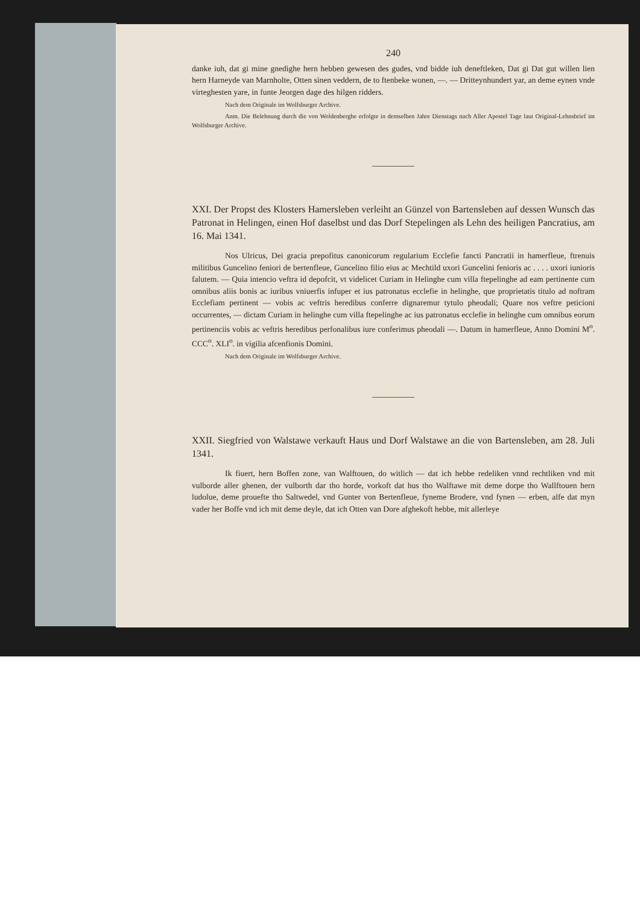240
danke iuh, dat gi mine gnedighe hern hebben gewesen des gudes, vnd bidde iuh deneftleken, Dat gi Dat gut willen lien hern Harneyde van Marnholte, Otten sinen veddern, de to ftenbeke wonen, —. — Dritteynhundert yar, an deme eynen vnde virteghesten yare, in funte Jeorgen dage des hilgen ridders.
Nach dem Originale im Wolfsburger Archive.
Anm. Die Belehnung durch die von Woldenberghe erfolgte in demselben Jahre Dienstags nach Aller Apostel Tage laut Original-Lehnsbrief im Wolfsburger Archive.
XXI. Der Propst des Klosters Hamersleben verleiht an Günzel von Bartensleben auf dessen Wunsch das Patronat in Helingen, einen Hof daselbst und das Dorf Stepelingen als Lehn des heiligen Pancratius, am 16. Mai 1341.
Nos Ulricus, Dei gracia prepofitus canonicorum regularium Ecclefie fancti Pancratii in hamerfleue, ftrenuis militibus Guncelino feniori de bertenfleue, Guncelino filio eius ac Mechtild uxori Guncelini fenioris ac . . . . uxori iunioris falutem. — Quia intencio veftra id depofcit, vt videlicet Curiam in Helinghe cum villa ftepelinghe ad eam pertinente cum omnibus aliis bonis ac iuribus vniuerfis infuper et ius patronatus ecclefie in helinghe, que proprietatis titulo ad noftram Ecclefiam pertinent — vobis ac veftris heredibus conferre dignaremur tytulo pheodali; Quare nos veftre peticioni occurrentes, — dictam Curiam in helinghe cum villa ftepelinghe ac ius patronatus ecclefie in helinghe cum omnibus eorum pertinenciis vobis ac veftris heredibus perfonalibus iure conferimus pheodali —. Datum in hamerfleue, Anno Domini M<sup>o</sup>. CCC<sup>o</sup>. XLI<sup>o</sup>. in vigilia afcenfionis Domini.
Nach dem Originale im Wolfsburger Archive.
XXII. Siegfried von Walstawe verkauft Haus und Dorf Walstawe an die von Bartensleben, am 28. Juli 1341.
Ik fiuert, hern Boffen zone, van Walftouen, do witlich — dat ich hebbe redeliken vnnd rechtliken vnd mit vulborde aller ghenen, der vulborth dar tho horde, vorkoft dat hus tho Walftawe mit deme dorpe tho Wallftouen hern ludolue, deme prouefte tho Saltwedel, vnd Gunter von Bertenfleue, fyneme Brodere, vnd fynen — erben, alfe dat myn vader her Boffe vnd ich mit deme deyle, dat ich Otten van Dore afghekoft hebbe, mit allerleye